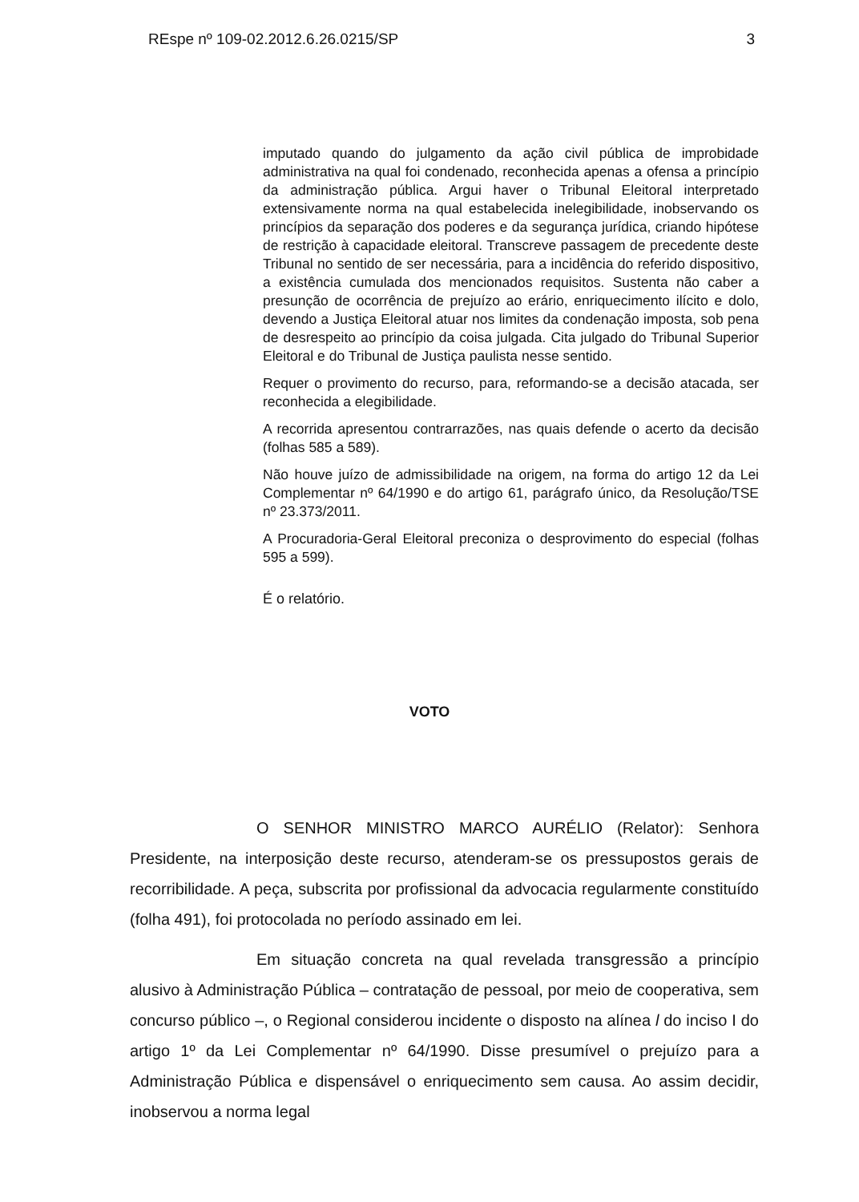REspe nº 109-02.2012.6.26.0215/SP 3
imputado quando do julgamento da ação civil pública de improbidade administrativa na qual foi condenado, reconhecida apenas a ofensa a princípio da administração pública. Argui haver o Tribunal Eleitoral interpretado extensivamente norma na qual estabelecida inelegibilidade, inobservando os princípios da separação dos poderes e da segurança jurídica, criando hipótese de restrição à capacidade eleitoral. Transcreve passagem de precedente deste Tribunal no sentido de ser necessária, para a incidência do referido dispositivo, a existência cumulada dos mencionados requisitos. Sustenta não caber a presunção de ocorrência de prejuízo ao erário, enriquecimento ilícito e dolo, devendo a Justiça Eleitoral atuar nos limites da condenação imposta, sob pena de desrespeito ao princípio da coisa julgada. Cita julgado do Tribunal Superior Eleitoral e do Tribunal de Justiça paulista nesse sentido.
Requer o provimento do recurso, para, reformando-se a decisão atacada, ser reconhecida a elegibilidade.
A recorrida apresentou contrarrazões, nas quais defende o acerto da decisão (folhas 585 a 589).
Não houve juízo de admissibilidade na origem, na forma do artigo 12 da Lei Complementar nº 64/1990 e do artigo 61, parágrafo único, da Resolução/TSE nº 23.373/2011.
A Procuradoria-Geral Eleitoral preconiza o desprovimento do especial (folhas 595 a 599).
É o relatório.
VOTO
O SENHOR MINISTRO MARCO AURÉLIO (Relator): Senhora Presidente, na interposição deste recurso, atenderam-se os pressupostos gerais de recorribilidade. A peça, subscrita por profissional da advocacia regularmente constituído (folha 491), foi protocolada no período assinado em lei.
Em situação concreta na qual revelada transgressão a princípio alusivo à Administração Pública – contratação de pessoal, por meio de cooperativa, sem concurso público –, o Regional considerou incidente o disposto na alínea l do inciso I do artigo 1º da Lei Complementar nº 64/1990. Disse presumível o prejuízo para a Administração Pública e dispensável o enriquecimento sem causa. Ao assim decidir, inobservou a norma legal